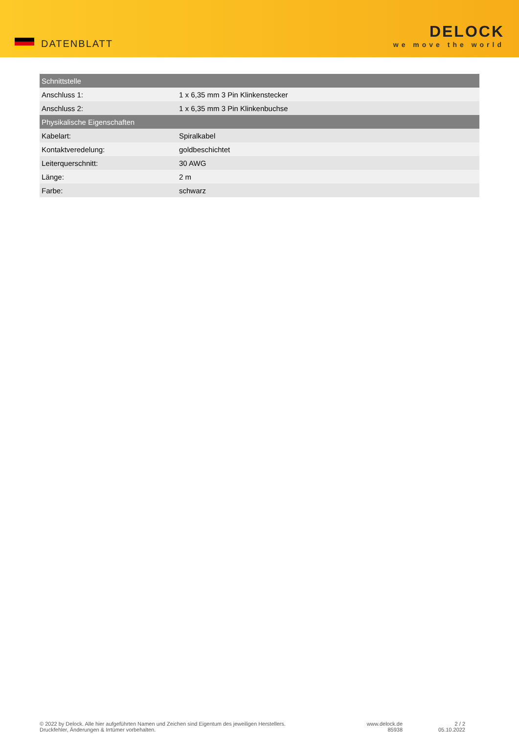DATENBLATT
DELOCK
we move the world
| Schnittstelle | |
| --- | --- |
| Anschluss 1: | 1 x 6,35 mm 3 Pin Klinkenstecker |
| Anschluss 2: | 1 x 6,35 mm 3 Pin Klinkenbuchse |
| Physikalische Eigenschaften | |
| Kabelart: | Spiralkabel |
| Kontaktveredelung: | goldbeschichtet |
| Leiterquerschnitt: | 30 AWG |
| Länge: | 2 m |
| Farbe: | schwarz |
© 2022 by Delock. Alle hier aufgeführten Namen und Zeichen sind Eigentum des jeweiligen Herstellers.
Druckfehler, Änderungen & Irrtümer vorbehalten.
www.delock.de
85938
2 / 2
05.10.2022